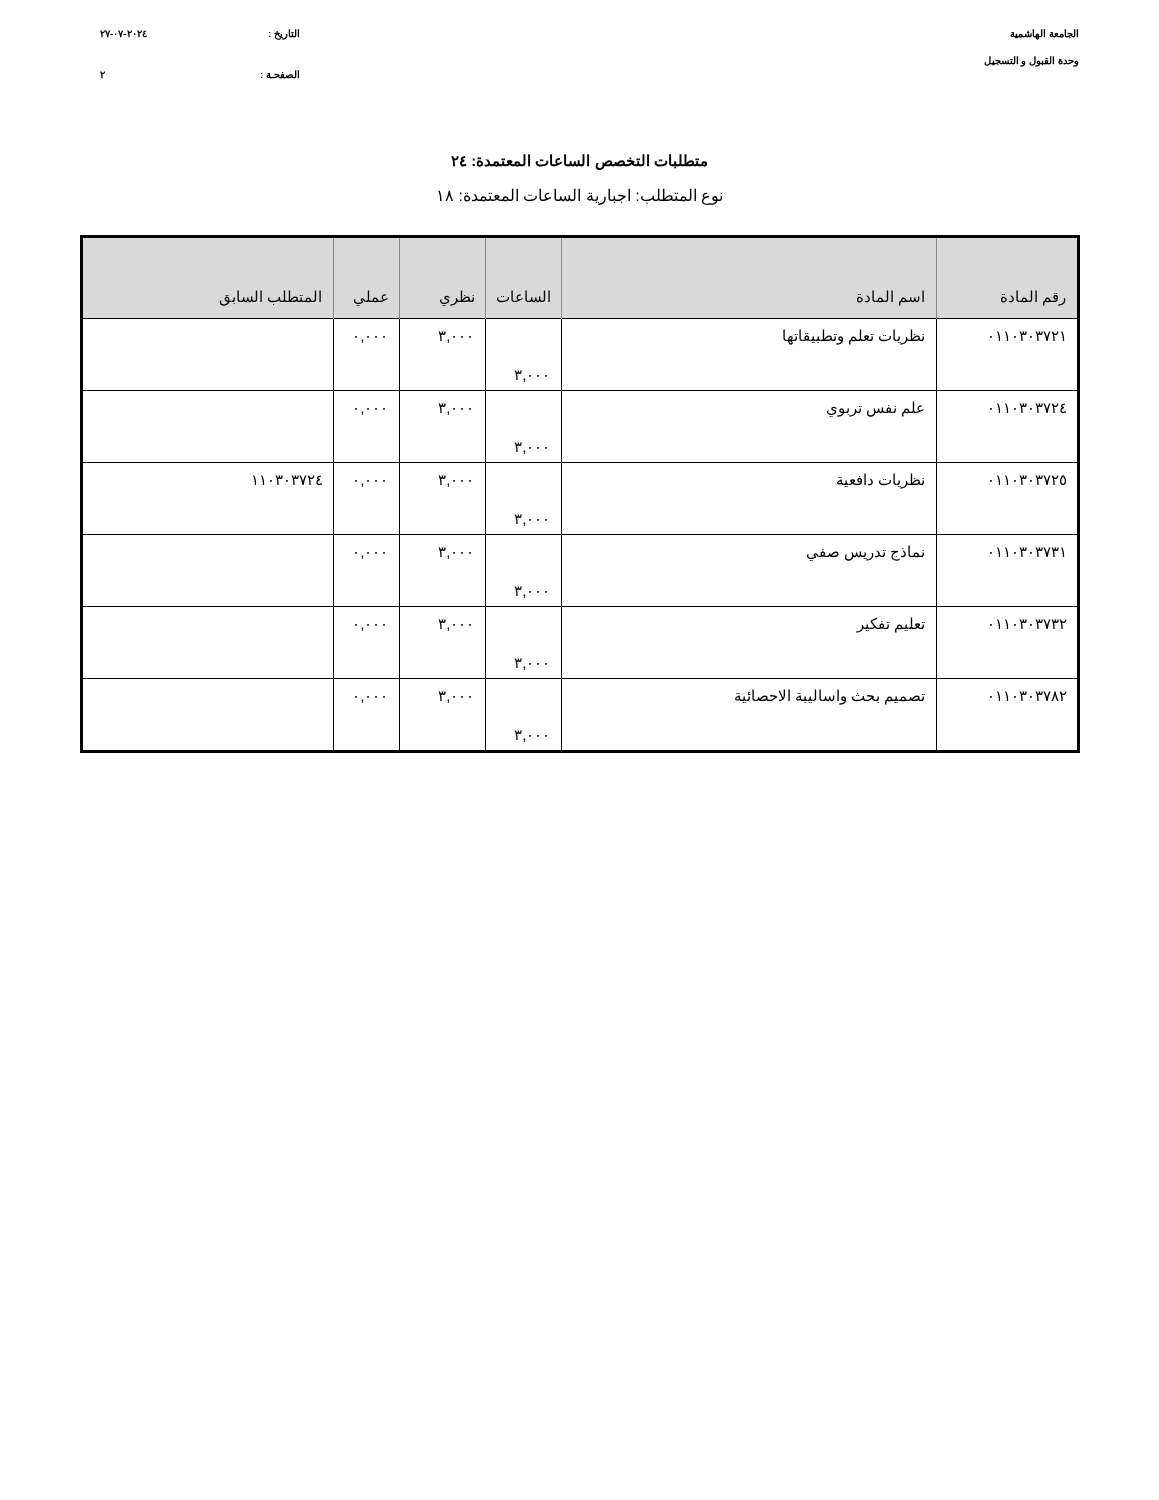الجامعة الهاشمية
وحدة القبول و التسجيل
التاريخ : ٢٠٢٤-٠٧-٢٧
الصفحـة : ٢
متطلبات التخصص الساعات المعتمدة: ٢٤
نوع المتطلب: اجبارية الساعات المعتمدة: ١٨
| رقم المادة | اسم المادة | الساعات | نظري | عملي | المتطلب السابق |
| --- | --- | --- | --- | --- | --- |
| ٠١١٠٣٠٣٧٢١ | نظريات تعلم وتطبيقاتها | ٣,٠٠٠ | ٣,٠٠٠ | ٠,٠٠٠ | |
| ٠١١٠٣٠٣٧٢٤ | علم نفس تربوي | ٣,٠٠٠ | ٣,٠٠٠ | ٠,٠٠٠ | |
| ٠١١٠٣٠٣٧٢٥ | نظريات دافعية | ٣,٠٠٠ | ٣,٠٠٠ | ٠,٠٠٠ | ١١٠٣٠٣٧٢٤ |
| ٠١١٠٣٠٣٧٣١ | نماذج تدريس صفي | ٣,٠٠٠ | ٣,٠٠٠ | ٠,٠٠٠ | |
| ٠١١٠٣٠٣٧٣٢ | تعليم تفكير | ٣,٠٠٠ | ٣,٠٠٠ | ٠,٠٠٠ | |
| ٠١١٠٣٠٣٧٨٢ | تصميم بحث واساليبة الاحصائية | ٣,٠٠٠ | ٣,٠٠٠ | ٠,٠٠٠ | |